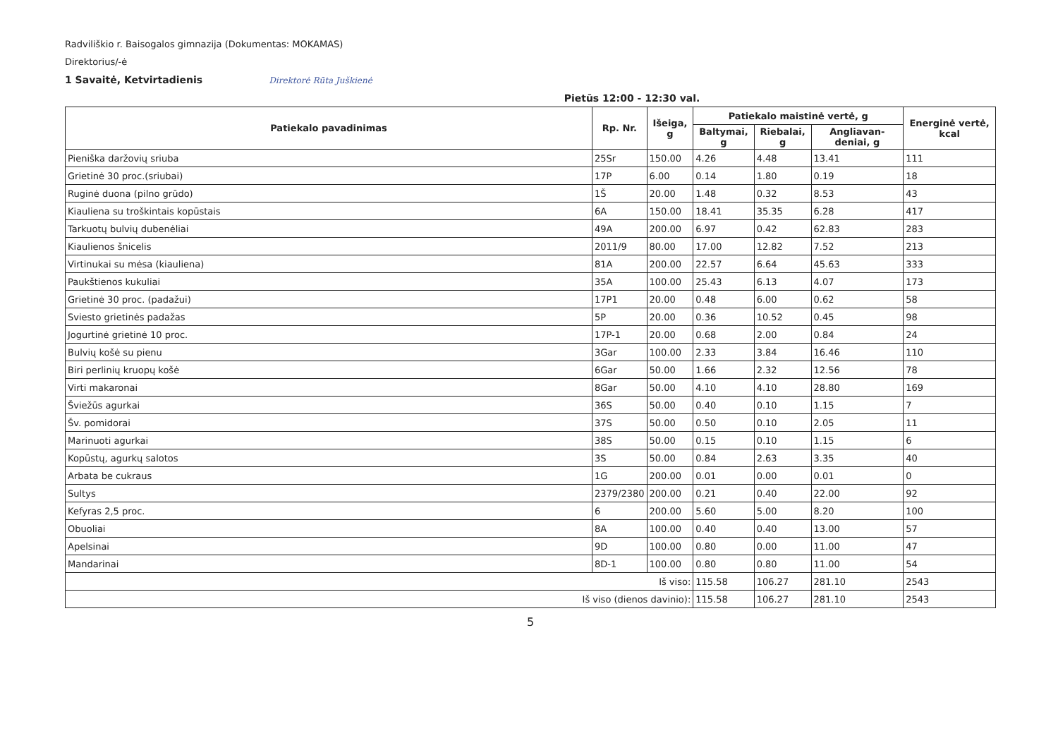Radviliškio r. Baisogalos gimnazija (Dokumentas: MOKAMAS)
Direktorius/-ė
1 Savaitė, Ketvirtadienis Direktorė Rūta Juškienė
Pietūs 12:00 - 12:30 val.
| Patiekalo pavadinimas | Rp. Nr. | Išeiga, g | Patiekalo maistinė vertė, g | | | Energinė vertė, kcal |
| --- | --- | --- | --- | --- | --- | --- |
| | | | Baltymai, g | Riebalai, g | Angliavan-deniai, g | |
| Pieniška daržovių sriuba | 25Sr | 150.00 | 4.26 | 4.48 | 13.41 | 111 |
| Grietinė 30 proc.(sriubai) | 17P | 6.00 | 0.14 | 1.80 | 0.19 | 18 |
| Ruginė duona (pilno grūdo) | 1Š | 20.00 | 1.48 | 0.32 | 8.53 | 43 |
| Kiauliena su troškintais kopūstais | 6A | 150.00 | 18.41 | 35.35 | 6.28 | 417 |
| Tarkuotų bulvių dubenėliai | 49A | 200.00 | 6.97 | 0.42 | 62.83 | 283 |
| Kiaulienos šnicelis | 2011/9 | 80.00 | 17.00 | 12.82 | 7.52 | 213 |
| Virtinukai su mėsa (kiauliena) | 81A | 200.00 | 22.57 | 6.64 | 45.63 | 333 |
| Paukštienos kukuliai | 35A | 100.00 | 25.43 | 6.13 | 4.07 | 173 |
| Grietinė 30 proc. (padažui) | 17P1 | 20.00 | 0.48 | 6.00 | 0.62 | 58 |
| Sviesto grietinės padažas | 5P | 20.00 | 0.36 | 10.52 | 0.45 | 98 |
| Jogurtinė grietinė 10 proc. | 17P-1 | 20.00 | 0.68 | 2.00 | 0.84 | 24 |
| Bulvių košė su pienu | 3Gar | 100.00 | 2.33 | 3.84 | 16.46 | 110 |
| Biri perlinių kruopų košė | 6Gar | 50.00 | 1.66 | 2.32 | 12.56 | 78 |
| Virti makaronai | 8Gar | 50.00 | 4.10 | 4.10 | 28.80 | 169 |
| Šviežūs agurkai | 36S | 50.00 | 0.40 | 0.10 | 1.15 | 7 |
| Šv. pomidorai | 37S | 50.00 | 0.50 | 0.10 | 2.05 | 11 |
| Marinuoti agurkai | 38S | 50.00 | 0.15 | 0.10 | 1.15 | 6 |
| Kopūstų, agurkų salotos | 3S | 50.00 | 0.84 | 2.63 | 3.35 | 40 |
| Arbata be cukraus | 1G | 200.00 | 0.01 | 0.00 | 0.01 | 0 |
| Sultys | 2379/2380 | 200.00 | 0.21 | 0.40 | 22.00 | 92 |
| Kefyras 2,5 proc. | 6 | 200.00 | 5.60 | 5.00 | 8.20 | 100 |
| Obuoliai | 8A | 100.00 | 0.40 | 0.40 | 13.00 | 57 |
| Apelsinai | 9D | 100.00 | 0.80 | 0.00 | 11.00 | 47 |
| Mandarinai | 8D-1 | 100.00 | 0.80 | 0.80 | 11.00 | 54 |
| Iš viso: | | | 115.58 | 106.27 | 281.10 | 2543 |
| Iš viso (dienos davinio): | | | 115.58 | 106.27 | 281.10 | 2543 |
5